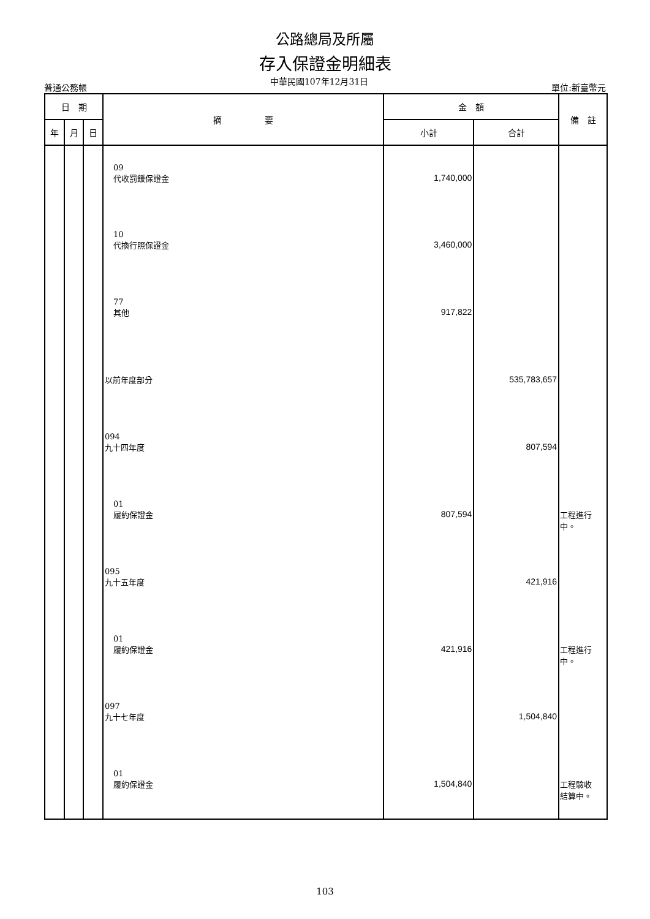公路總局及所屬
存入保證金明細表
普通公務帳 中華民國107年12月31日 單位:新臺幣元
| 日 期 | | | 摘 要 | 金 額 | | 備 註 |
| --- | --- | --- | --- | --- | --- | --- |
| 年 | 月 | 日 | | 小計 | 合計 | |
| | | | 09 代收罰鍰保證金 | 1,740,000 | | |
| | | | 10 代換行照保證金 | 3,460,000 | | |
| | | | 77 其他 | 917,822 | | |
| | | | 以前年度部分 | | 535,783,657 | |
| | | | 094 九十四年度 | | 807,594 | |
| | | | 01 履約保證金 | 807,594 | | 工程進行 中。 |
| | | | 095 九十五年度 | | 421,916 | |
| | | | 01 履約保證金 | 421,916 | | 工程進行 中。 |
| | | | 097 九十七年度 | | 1,504,840 | |
| | | | 01 履約保證金 | 1,504,840 | | 工程驗收 結算中。 |
103